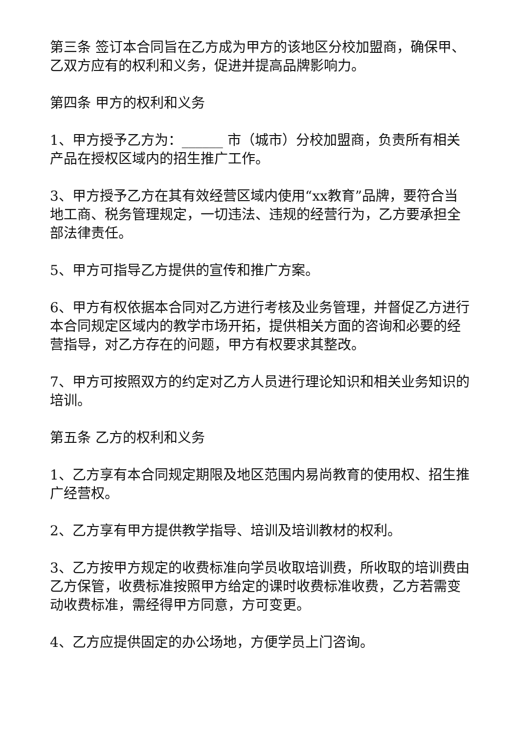第三条 签订本合同旨在乙方成为甲方的该地区分校加盟商，确保甲、乙双方应有的权利和义务，促进并提高品牌影响力。
第四条 甲方的权利和义务
1、甲方授予乙方为：______ 市（城市）分校加盟商，负责所有相关产品在授权区域内的招生推广工作。
3、甲方授予乙方在其有效经营区域内使用“xx教育”品牌，要符合当地工商、税务管理规定，一切违法、违规的经营行为，乙方要承担全部法律责任。
5、甲方可指导乙方提供的宣传和推广方案。
6、甲方有权依据本合同对乙方进行考核及业务管理，并督促乙方进行本合同规定区域内的教学市场开拓，提供相关方面的咨询和必要的经营指导，对乙方存在的问题，甲方有权要求其整改。
7、甲方可按照双方的约定对乙方人员进行理论知识和相关业务知识的培训。
第五条 乙方的权利和义务
1、乙方享有本合同规定期限及地区范围内易尚教育的使用权、招生推广经营权。
2、乙方享有甲方提供教学指导、培训及培训教材的权利。
3、乙方按甲方规定的收费标准向学员收取培训费，所收取的培训费由乙方保管，收费标准按照甲方给定的课时收费标准收费，乙方若需变动收费标准，需经得甲方同意，方可变更。
4、乙方应提供固定的办公场地，方便学员上门咨询。